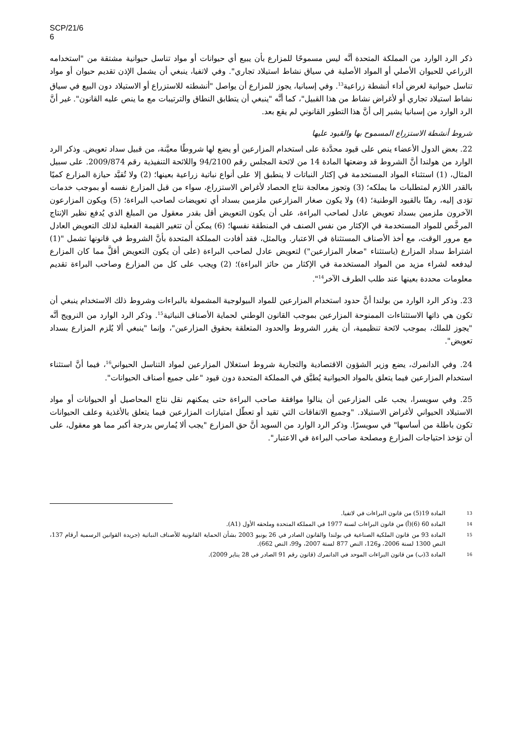SCP/21/6
6
ذكر الرد الوارد من المملكة المتحدة أنَّه ليس مسموحًا للمزارع بأن يبيع أي حيوانات أو مواد تناسل حيوانية مشتقة من "استخدامه الزراعي للحيوان الأصلي أو المواد الأصلية في سياق نشاط استيلاد تجاري". وفي لاتفيا، ينبغي أن يشمل الإذن تقديم حيوان أو مواد تناسل حيوانية لغرض أداء أنشطة زراعية<sup>13</sup>. وفي إسبانيا، يجوز للمزارع أن يواصل "أنشطته للاستزراع أو الاستيلاد دون البيع في سياق نشاط استيلاد تجاري أو لأغراض نشاط من هذا القبيل"، كما أنَّه "ينبغي أن يتطابق النطاق والترتيبات مع ما ينص عليه القانون". غير أنَّ الرد الوارد من إسبانيا يشير إلى أنَّ هذا التطور القانوني لم يقع بعد.
شروط أنشطة الاستزراع المسموح بها والقيود عليها
22. بعض الدول الأعضاء ينص على قيود محدَّدة على استخدام المزارعين أو يضع لها شروطًا معيَّنة، من قبيل سداد تعويض. وذكر الرد الوارد من هولندا أنَّ الشروط قد وضعتها المادة 14 من لائحة المجلس رقم 94/2100 واللائحة التنفيذية رقم 2009/874. على سبيل المثال، (1) استثناء المواد المستخدمة في إكثار النباتات لا ينطبق إلا على أنواع نباتية زراعية بعينها؛ (2) ولا تُقيَّد حيازة المزارع كميًا بالقدر اللازم لمتطلبات ما يملكه؛ (3) وتجوز معالجة نتاج الحصاد لأغراض الاستزراع، سواء من قبل المزارع نفسه أو بموجب خدمات تؤدى إليه، رهنًا بالقيود الوطنية؛ (4) ولا يكون صغار المزارعين ملزمين بسداد أي تعويضات لصاحب البراءة؛ (5) ويكون المزارعون الآخرون ملزمين بسداد تعويض عادل لصاحب البراءة، على أن يكون التعويض أقل بقدر معقول من المبلغ الذي يُدفع نظير الإنتاج المرخَّص للمواد المستخدمة في الإكثار من نفس الصنف في المنطقة نفسها؛ (6) يمكن أن تتغير القيمة الفعلية لذلك التعويض العادل مع مرور الوقت، مع أخذ الأصناف المستثناة في الاعتبار. وبالمثل، فقد أفادت المملكة المتحدة بأنَّ الشروط في قانونها تشمل "(1) اشتراط سداد المزارع (باستثناء "صغار المزارعين") لتعويض عادل لصاحب البراءة (على أن يكون التعويض أقلَّ مما كان المزارع ليدفعه لشراء مزيد من المواد المستخدمة في الإكثار من حائز البراءة)؛ (2) ويجب على كل من المزارع وصاحب البراءة تقديم معلومات محددة بعينها عند طلب الطرف الآخر<sup>14</sup>".
23. وذكر الرد الوارد من بولندا أنَّ حدود استخدام المزارعين للمواد البيولوجية المشمولة بالبراءات وشروط ذلك الاستخدام ينبغي أن تكون هي ذاتها الاستثناءات الممنوحة المزارعين بموجب القانون الوطني لحماية الأصناف النباتية<sup>15</sup>. وذكر الرد الوارد من النرويج أنَّه "يجوز للملك، بموجب لائحة تنظيمية، أن يقرر الشروط والحدود المتعلقة بحقوق المزارعين"، وإنما "ينبغي ألا يُلزم المزارع بسداد تعويض".
24. وفي الدانمرك، يضع وزير الشؤون الاقتصادية والتجارية شروط استغلال المزارعين لمواد التناسل الحيواني<sup>16</sup>، فيما أنَّ استثناء استخدام المزارعين فيما يتعلق بالمواد الحيوانية يُطبَّق في المملكة المتحدة دون قيود "على جميع أصناف الحيوانات".
25. وفي سويسرا، يجب على المزارعين أن ينالوا موافقة صاحب البراءة حتى يمكنهم نقل نتاج المحاصيل أو الحيوانات أو مواد الاستيلاد الحيواني لأغراض الاستيلاد. "وجميع الاتفاقات التي تقيد أو تعطّل امتيازات المزارعين فيما يتعلق بالأغذية وعلف الحيوانات تكون باطلة من أساسها" في سويسرًا. وذكر الرد الوارد من السويد أنَّ حق المزارع "يجب ألا يُمارس بدرجة أكبر مما هو معقول، على أن تؤخذ احتياجات المزارع ومصلحة صاحب البراءة في الاعتبار".
13 المادة 19(5) من قانون البراءات في لاتفيا.
14 المادة 60 (6)(أ) من قانون البراءات لسنة 1977 في المملكة المتحدة وملحقه الأول (A1).
15 المادة 93 من قانون الملكية الصناعية في بولندا والقانون الصادر في 26 يونيو 2003 بشأن الحماية القانونية للأصناف النباتية (جريدة القوانين الرسمية أرقام 137، النص 1300 لسنة 2006، و126، النص 877 لسنة 2007، و99، النص 662).
16 المادة 3(ب) من قانون البراءات الموحد في الدانمرك (قانون رقم 91 الصادر في 28 يناير 2009).